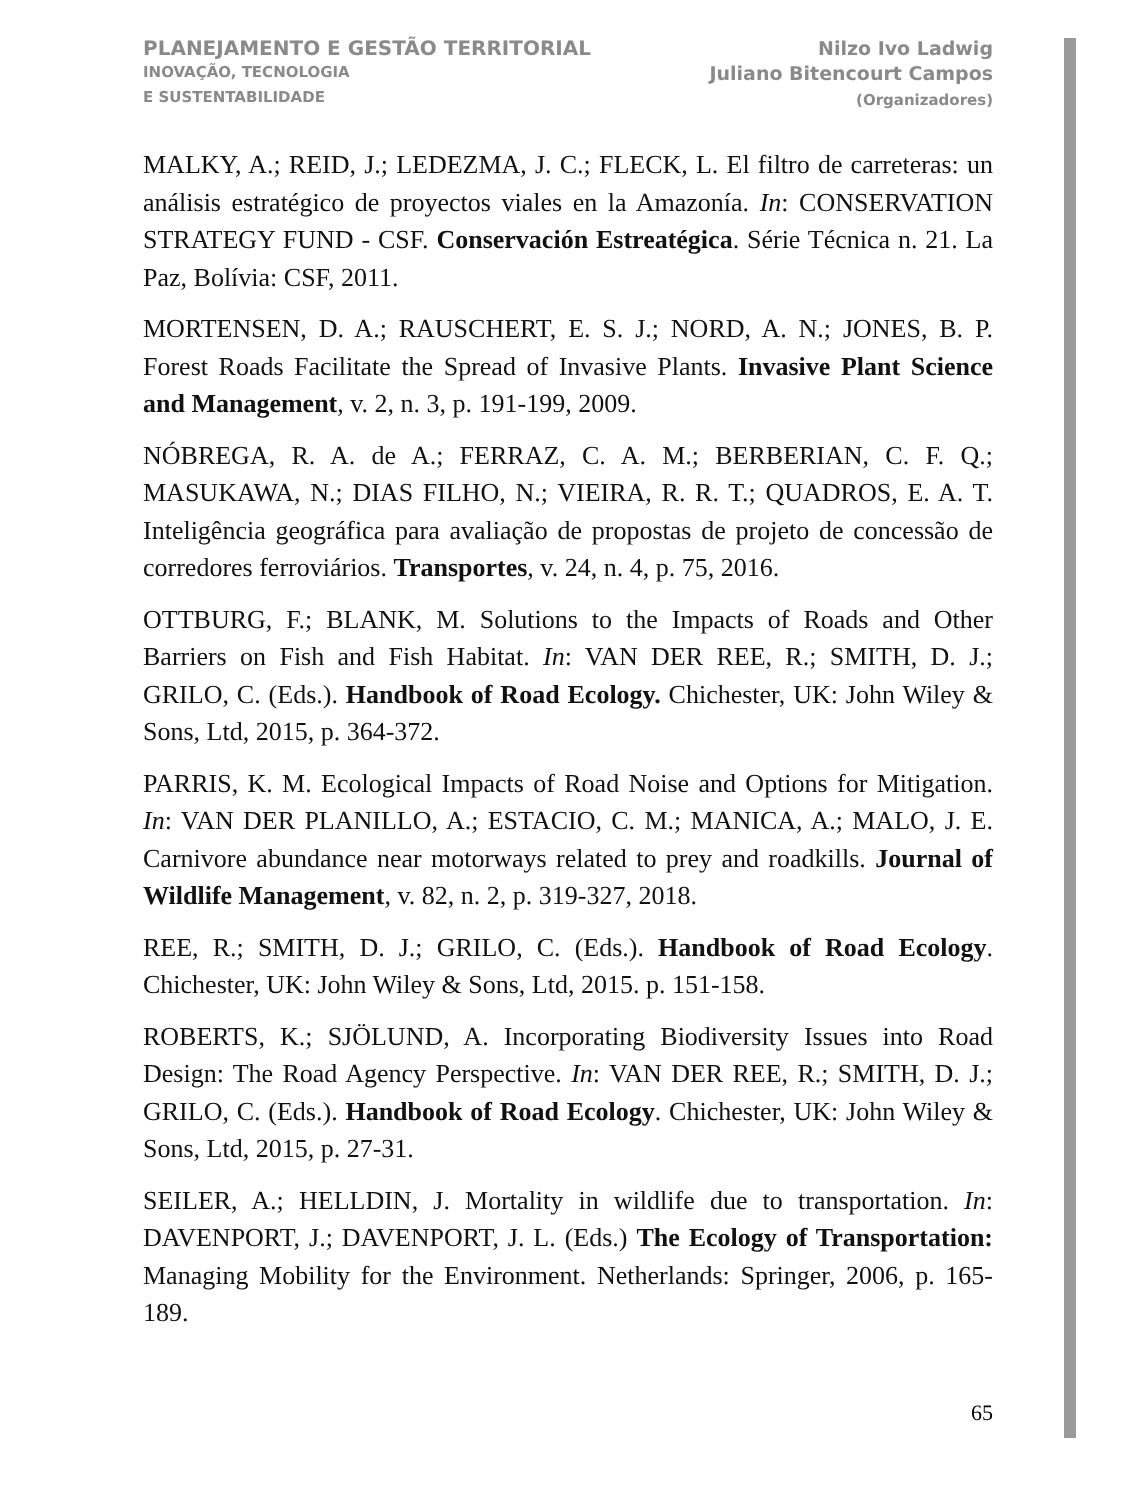PLANEJAMENTO E GESTÃO TERRITORIAL
INOVAÇÃO, TECNOLOGIA
E SUSTENTABILIDADE
Nilzo Ivo Ladwig
Juliano Bitencourt Campos
(Organizadores)
MALKY, A.; REID, J.; LEDEZMA, J. C.; FLECK, L. El filtro de carreteras: un análisis estratégico de proyectos viales en la Amazonía. In: CONSERVATION STRATEGY FUND - CSF. Conservación Estreatégica. Série Técnica n. 21. La Paz, Bolívia: CSF, 2011.
MORTENSEN, D. A.; RAUSCHERT, E. S. J.; NORD, A. N.; JONES, B. P. Forest Roads Facilitate the Spread of Invasive Plants. Invasive Plant Science and Management, v. 2, n. 3, p. 191-199, 2009.
NÓBREGA, R. A. de A.; FERRAZ, C. A. M.; BERBERIAN, C. F. Q.; MASUKAWA, N.; DIAS FILHO, N.; VIEIRA, R. R. T.; QUADROS, E. A. T. Inteligência geográfica para avaliação de propostas de projeto de concessão de corredores ferroviários. Transportes, v. 24, n. 4, p. 75, 2016.
OTTBURG, F.; BLANK, M. Solutions to the Impacts of Roads and Other Barriers on Fish and Fish Habitat. In: VAN DER REE, R.; SMITH, D. J.; GRILO, C. (Eds.). Handbook of Road Ecology. Chichester, UK: John Wiley & Sons, Ltd, 2015, p. 364-372.
PARRIS, K. M. Ecological Impacts of Road Noise and Options for Mitigation. In: VAN DER PLANILLO, A.; ESTACIO, C. M.; MANICA, A.; MALO, J. E. Carnivore abundance near motorways related to prey and roadkills. Journal of Wildlife Management, v. 82, n. 2, p. 319-327, 2018.
REE, R.; SMITH, D. J.; GRILO, C. (Eds.). Handbook of Road Ecology. Chichester, UK: John Wiley & Sons, Ltd, 2015. p. 151-158.
ROBERTS, K.; SJÖLUND, A. Incorporating Biodiversity Issues into Road Design: The Road Agency Perspective. In: VAN DER REE, R.; SMITH, D. J.; GRILO, C. (Eds.). Handbook of Road Ecology. Chichester, UK: John Wiley & Sons, Ltd, 2015, p. 27-31.
SEILER, A.; HELLDIN, J. Mortality in wildlife due to transportation. In: DAVENPORT, J.; DAVENPORT, J. L. (Eds.) The Ecology of Transportation: Managing Mobility for the Environment. Netherlands: Springer, 2006, p. 165-189.
65